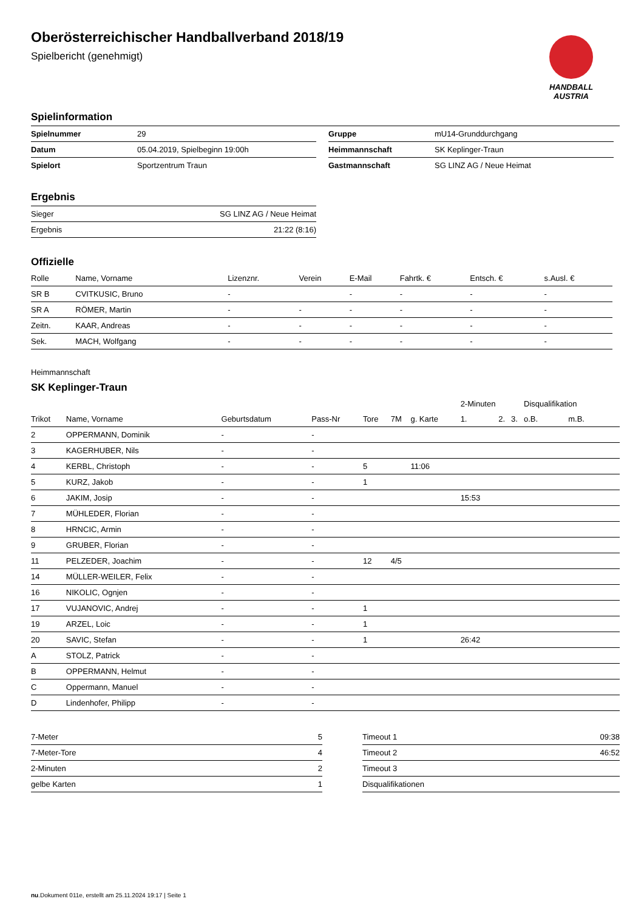Oberösterreichischer Handballverband 2018/19
Spielbericht (genehmigt)
HANDBALL
AUSTRIA
Spielinformation
| Spielnummer | 29 |
| Datum | 05.04.2019, Spielbeginn 19:00h |
| Spielort | Sportzentrum Traun |
| Gruppe | mU14-Grunddurchgang |
| Heimmannschaft | SK Keplinger-Traun |
| Gastmannschaft | SG LINZ AG / Neue Heimat |
Ergebnis
| Sieger | SG LINZ AG / Neue Heimat |
| Ergebnis | 21:22 (8:16) |
Offizielle
| Rolle | Name, Vorname | Lizenznr. | Verein | E-Mail | Fahrtk. € | Entsch. € | s.Ausl. € |
| --- | --- | --- | --- | --- | --- | --- | --- |
| SR B | CVITKUSIC, Bruno | - | | - | - | - | - |
| SR A | RÖMER, Martin | - | - | - | - | - | - |
| Zeitn. | KAAR, Andreas | - | - | - | - | - | - |
| Sek. | MACH, Wolfgang | - | - | - | - | - | - |
Heimmannschaft
SK Keplinger-Traun
| | | | | | | | 2-Minuten | | | Disqualifikation | |
| --- | --- | --- | --- | --- | --- | --- | --- | --- | --- | --- | --- |
| Trikot | Name, Vorname | Geburtsdatum | Pass-Nr | Tore | 7M | g. Karte | 1. | 2. | 3. | o.B. | m.B. |
| 2 | OPPERMANN, Dominik | - | - | | | | | | | | |
| 3 | KAGERHUBER, Nils | - | - | | | | | | | | |
| 4 | KERBL, Christoph | - | - | 5 | | 11:06 | | | | | |
| 5 | KURZ, Jakob | - | - | 1 | | | | | | | |
| 6 | JAKIM, Josip | - | - | | | | 15:53 | | | | |
| 7 | MÜHLEDER, Florian | - | - | | | | | | | | |
| 8 | HRNCIC, Armin | - | - | | | | | | | | |
| 9 | GRUBER, Florian | - | - | | | | | | | | |
| 11 | PELZEDER, Joachim | - | - | 12 | 4/5 | | | | | | |
| 14 | MÜLLER-WEILER, Felix | - | - | | | | | | | | |
| 16 | NIKOLIC, Ognjen | - | - | | | | | | | | |
| 17 | VUJANOVIC, Andrej | - | - | 1 | | | | | | | |
| 19 | ARZEL, Loic | - | - | 1 | | | | | | | |
| 20 | SAVIC, Stefan | - | - | 1 | | | 26:42 | | | | |
| A | STOLZ, Patrick | - | - | | | | | | | | |
| B | OPPERMANN, Helmut | - | - | | | | | | | | |
| C | Oppermann, Manuel | - | - | | | | | | | | |
| D | Lindenhofer, Philipp | - | - | | | | | | | | |
| 7-Meter | 5 |
| 7-Meter-Tore | 4 |
| 2-Minuten | 2 |
| gelbe Karten | 1 |
| Timeout 1 | 09:38 |
| Timeout 2 | 46:52 |
| Timeout 3 | |
| Disqualifikationen | |
nu.Dokument 011e, erstellt am 25.11.2024 19:17 | Seite 1